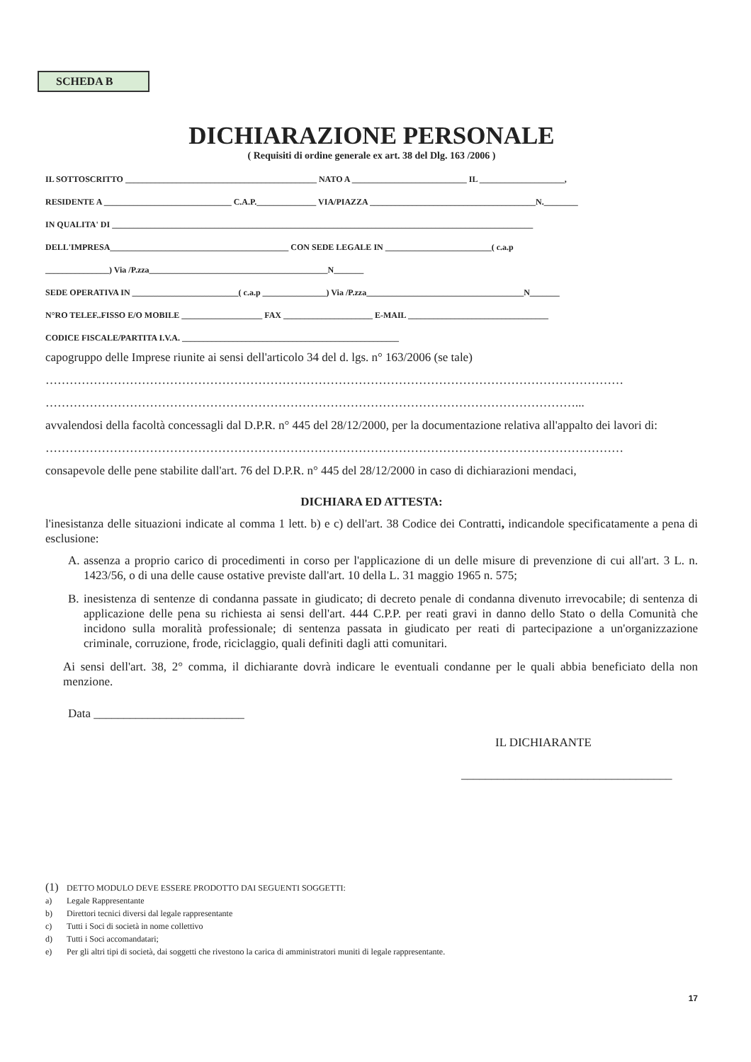SCHEDA B
DICHIARAZIONE PERSONALE
( Requisiti di ordine generale ex art. 38 del Dlg. 163 /2006 )
IL SOTTOSCRITTO _____________________________________________ NATO A ___________________________ IL ____________________,
RESIDENTE A ______________________________ C.A.P.______________ VIA/PIAZZA _______________________________________N.________
IN QUALITA' DI ___________________________________________________________________________________________________
DELL'IMPRESA__________________________________________ CON SEDE LEGALE IN _________________________( c.a.p
_______________) Via /P.zza__________________________________________N_______
SEDE OPERATIVA IN _________________________( c.a.p _______________) Via /P.zza_____________________________________N_______
N°RO TELEF..FISSO E/O MOBILE ___________________ FAX _____________________ E-MAIL _________________________________
CODICE FISCALE/PARTITA I.V.A. ___________________________________________________
capogruppo delle Imprese riunite ai sensi dell'articolo 34 del d. lgs. n° 163/2006 (se tale)
………………………………………………………………………………………………………………………………
……………………………………………………………………………………………………………………...
avvalendosi della facoltà concessagli dal D.P.R. n° 445 del 28/12/2000, per la documentazione relativa all'appalto dei lavori di:
………………………………………………………………………………………………………………………………
consapevole delle pene stabilite dall'art. 76 del D.P.R. n° 445 del 28/12/2000 in caso di dichiarazioni mendaci,
DICHIARA ED ATTESTA:
l'inesistanza delle situazioni indicate al comma 1 lett. b) e c) dell'art. 38 Codice dei Contratti, indicandole specificatamente a pena di esclusione:
A. assenza a proprio carico di procedimenti in corso per l'applicazione di un delle misure di prevenzione di cui all'art. 3 L. n. 1423/56, o di una delle cause ostative previste dall'art. 10 della L. 31 maggio 1965 n. 575;
B. inesistenza di sentenze di condanna passate in giudicato; di decreto penale di condanna divenuto irrevocabile; di sentenza di applicazione delle pena su richiesta ai sensi dell'art. 444 C.P.P. per reati gravi in danno dello Stato o della Comunità che incidono sulla moralità professionale; di sentenza passata in giudicato per reati di partecipazione a un'organizzazione criminale, corruzione, frode, riciclaggio, quali definiti dagli atti comunitari.
Ai sensi dell'art. 38, 2° comma, il dichiarante dovrà indicare le eventuali condanne per le quali abbia beneficiato della non menzione.
Data _________________________
IL DICHIARANTE
___________________________________
(1) DETTO MODULO DEVE ESSERE PRODOTTO DAI SEGUENTI SOGGETTI:
a) Legale Rappresentante
b) Direttori tecnici diversi dal legale rappresentante
c) Tutti i Soci di società in nome collettivo
d) Tutti i Soci accomandatari;
e) Per gli altri tipi di società, dai soggetti che rivestono la carica di amministratori muniti di legale rappresentante.
17